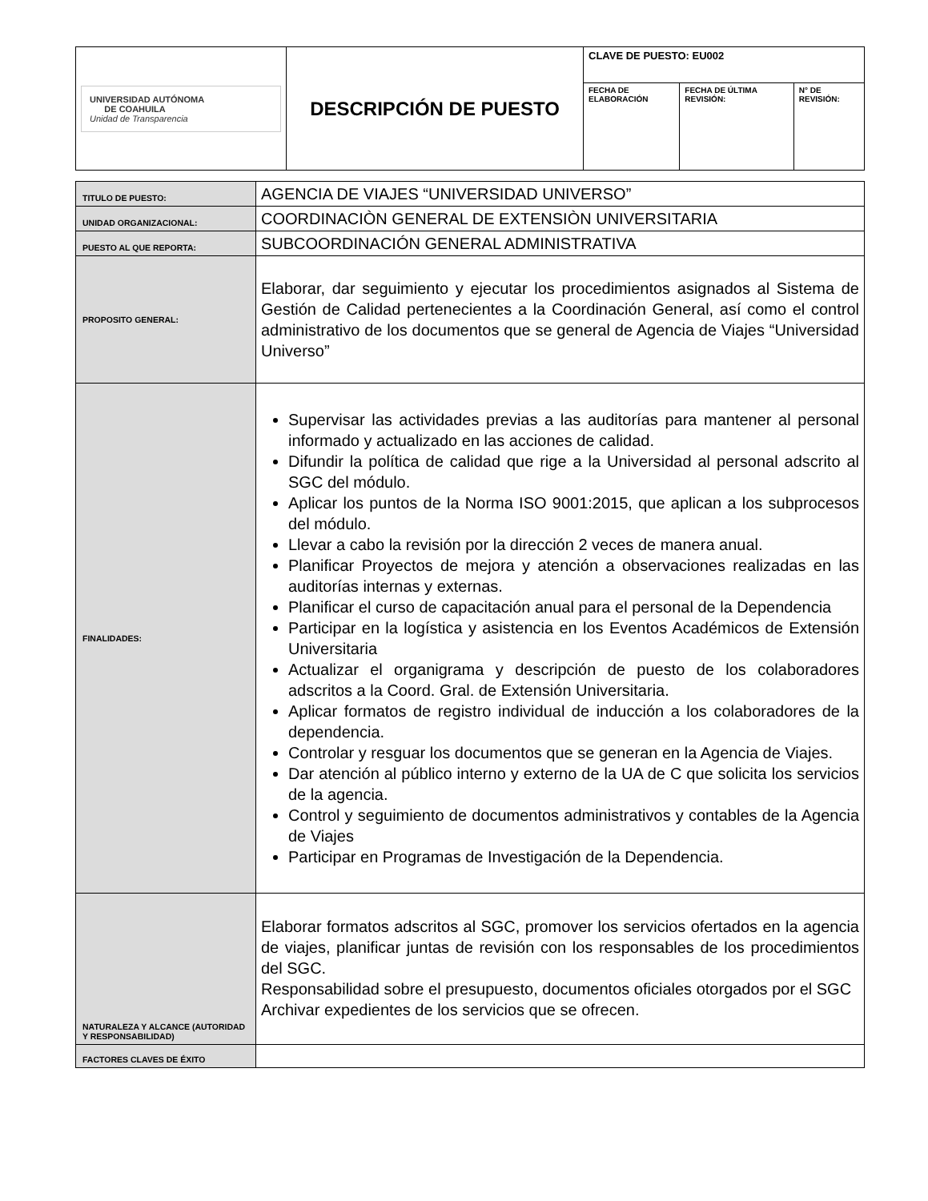| UNIVERSIDAD AUTÓNOMA DE COAHUILA Unidad de Transparencia | DESCRIPCIÓN DE PUESTO | CLAVE DE PUESTO: EU002 | | |
| | | FECHA DE ELABORACIÓN | FECHA DE ÚLTIMA REVISIÓN: | N° DE REVISIÓN: |
| TITULO DE PUESTO: | AGENCIA DE VIAJES “UNIVERSIDAD UNIVERSO” |
| UNIDAD ORGANIZACIONAL: | COORDINACIÒN GENERAL DE EXTENSIÒN UNIVERSITARIA |
| PUESTO AL QUE REPORTA: | SUBCOORDINACIÓN GENERAL ADMINISTRATIVA |
| PROPOSITO GENERAL: | Elaborar, dar seguimiento y ejecutar los procedimientos asignados al Sistema de Gestión de Calidad pertenecientes a la Coordinación General, así como el control administrativo de los documentos que se general de Agencia de Viajes “Universidad Universo” |
| FINALIDADES: | Supervisar las actividades previas a las auditorías para mantener al personal informado y actualizado en las acciones de calidad. Difundir la política de calidad que rige a la Universidad al personal adscrito al SGC del módulo. Aplicar los puntos de la Norma ISO 9001:2015, que aplican a los subprocesos del módulo. Llevar a cabo la revisión por la dirección 2 veces de manera anual. Planificar Proyectos de mejora y atención a observaciones realizadas en las auditorías internas y externas. Planificar el curso de capacitación anual para el personal de la Dependencia Participar en la logística y asistencia en los Eventos Académicos de Extensión Universitaria Actualizar el organigrama y descripción de puesto de los colaboradores adscritos a la Coord. Gral. de Extensión Universitaria. Aplicar formatos de registro individual de inducción a los colaboradores de la dependencia. Controlar y resguar los documentos que se generan en la Agencia de Viajes. Dar atención al público interno y externo de la UA de C que solicita los servicios de la agencia. Control y seguimiento de documentos administrativos y contables de la Agencia de Viajes Participar en Programas de Investigación de la Dependencia. |
| NATURALEZA Y ALCANCE (AUTORIDAD Y RESPONSABILIDAD) | Elaborar formatos adscritos al SGC, promover los servicios ofertados en la agencia de viajes, planificar juntas de revisión con los responsables de los procedimientos del SGC. Responsabilidad sobre el presupuesto, documentos oficiales otorgados por el SGC Archivar expedientes de los servicios que se ofrecen. |
| FACTORES CLAVES DE ÉXITO | |